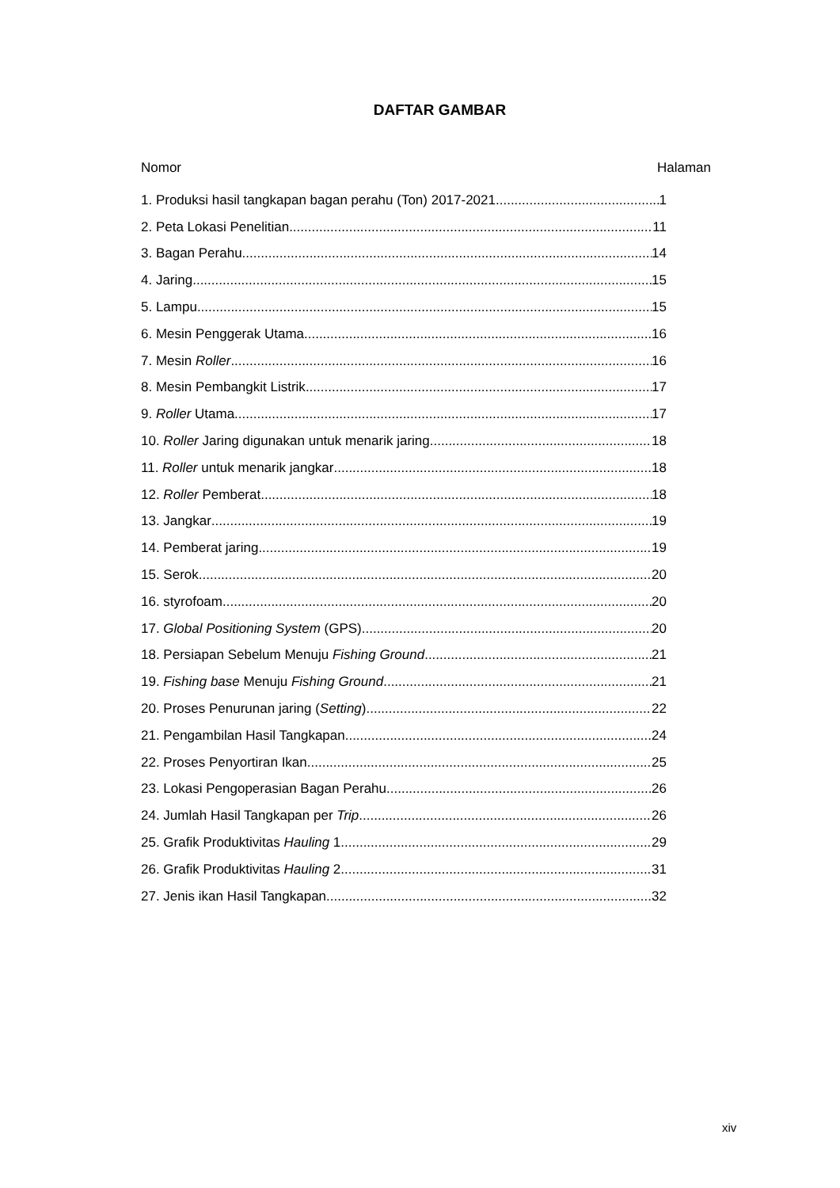DAFTAR GAMBAR
Nomor Halaman
1. Produksi hasil tangkapan bagan perahu (Ton) 2017-2021 1
2. Peta Lokasi Penelitian 11
3. Bagan Perahu 14
4. Jaring 15
5. Lampu 15
6. Mesin Penggerak Utama 16
7. Mesin Roller 16
8. Mesin Pembangkit Listrik 17
9. Roller Utama 17
10. Roller Jaring digunakan untuk menarik jaring 18
11. Roller untuk menarik jangkar 18
12. Roller Pemberat 18
13. Jangkar 19
14. Pemberat jaring 19
15. Serok 20
16. styrofoam 20
17. Global Positioning System (GPS) 20
18. Persiapan Sebelum Menuju Fishing Ground 21
19. Fishing base Menuju Fishing Ground 21
20. Proses Penurunan jaring (Setting) 22
21. Pengambilan Hasil Tangkapan 24
22. Proses Penyortiran Ikan 25
23. Lokasi Pengoperasian Bagan Perahu 26
24. Jumlah Hasil Tangkapan per Trip 26
25. Grafik Produktivitas Hauling 1 29
26. Grafik Produktivitas Hauling 2 31
27. Jenis ikan Hasil Tangkapan 32
xiv